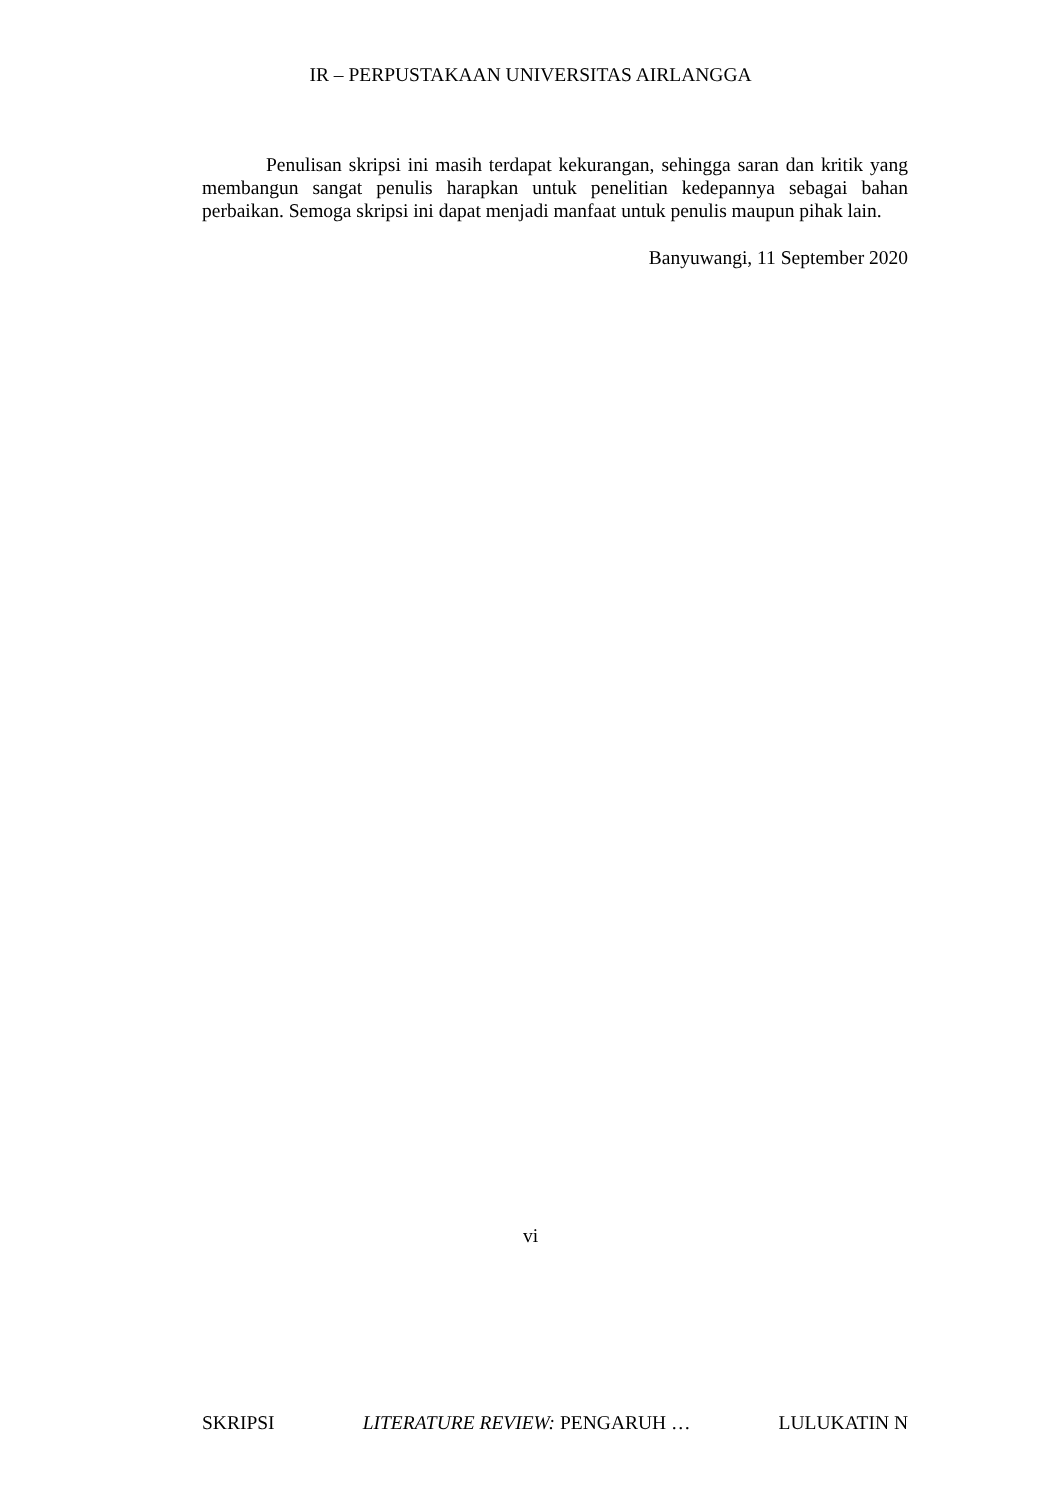IR – PERPUSTAKAAN UNIVERSITAS AIRLANGGA
Penulisan skripsi ini masih terdapat kekurangan, sehingga saran dan kritik yang membangun sangat penulis harapkan untuk penelitian kedepannya sebagai bahan perbaikan. Semoga skripsi ini dapat menjadi manfaat untuk penulis maupun pihak lain.
Banyuwangi, 11 September 2020
vi
SKRIPSI LITERATURE REVIEW: PENGARUH … LULUKATIN N